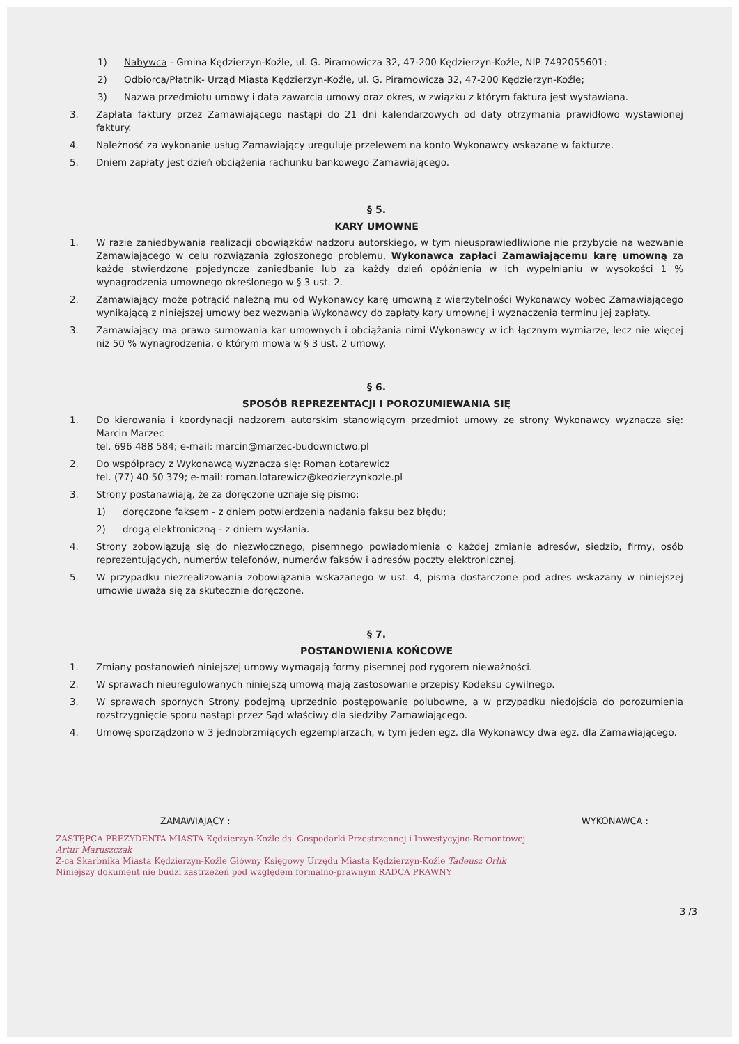1) Nabywca - Gmina Kędzierzyn-Koźle, ul. G. Piramowicza 32, 47-200 Kędzierzyn-Koźle, NIP 7492055601;
2) Odbiorca/Płatnik- Urząd Miasta Kędzierzyn-Koźle, ul. G. Piramowicza 32, 47-200 Kędzierzyn-Koźle;
3) Nazwa przedmiotu umowy i data zawarcia umowy oraz okres, w związku z którym faktura jest wystawiana.
3. Zapłata faktury przez Zamawiającego nastąpi do 21 dni kalendarzowych od daty otrzymania prawidłowo wystawionej faktury.
4. Należność za wykonanie usług Zamawiający ureguluje przelewem na konto Wykonawcy wskazane w fakturze.
5. Dniem zapłaty jest dzień obciążenia rachunku bankowego Zamawiającego.
§ 5.
KARY UMOWNE
1. W razie zaniedbywania realizacji obowiązków nadzoru autorskiego, w tym nieusprawiedliwione nie przybycie na wezwanie Zamawiającego w celu rozwiązania zgłoszonego problemu, Wykonawca zapłaci Zamawiającemu karę umowną za każde stwierdzone pojedyncze zaniedbanie lub za każdy dzień opóźnienia w ich wypełnianiu w wysokości 1 % wynagrodzenia umownego określonego w § 3 ust. 2.
2. Zamawiający może potrącić należną mu od Wykonawcy karę umowną z wierzytelności Wykonawcy wobec Zamawiającego wynikającą z niniejszej umowy bez wezwania Wykonawcy do zapłaty kary umownej i wyznaczenia terminu jej zapłaty.
3. Zamawiający ma prawo sumowania kar umownych i obciążania nimi Wykonawcy w ich łącznym wymiarze, lecz nie więcej niż 50 % wynagrodzenia, o którym mowa w § 3 ust. 2 umowy.
§ 6.
SPOSÓB REPREZENTACJI I POROZUMIEWANIA SIĘ
1. Do kierowania i koordynacji nadzorem autorskim stanowiącym przedmiot umowy ze strony Wykonawcy wyznacza się: Marcin Marzec
tel. 696 488 584; e-mail: marcin@marzec-budownictwo.pl
2. Do współpracy z Wykonawcą wyznacza się: Roman Łotarewicz
tel. (77) 40 50 379; e-mail: roman.lotarewicz@kedzierzynkozle.pl
3. Strony postanawiają, że za doręczone uznaje się pismo:
1) doręczone faksem - z dniem potwierdzenia nadania faksu bez błędu;
2) drogą elektroniczną - z dniem wysłania.
4. Strony zobowiązują się do niezwłocznego, pisemnego powiadomienia o każdej zmianie adresów, siedzib, firmy, osób reprezentujących, numerów telefonów, numerów faksów i adresów poczty elektronicznej.
5. W przypadku niezrealizowania zobowiązania wskazanego w ust. 4, pisma dostarczone pod adres wskazany w niniejszej umowie uważa się za skutecznie doręczone.
§ 7.
POSTANOWIENIA KOŃCOWE
1. Zmiany postanowień niniejszej umowy wymagają formy pisemnej pod rygorem nieważności.
2. W sprawach nieuregulowanych niniejszą umową mają zastosowanie przepisy Kodeksu cywilnego.
3. W sprawach spornych Strony podejmą uprzednio postępowanie polubowne, a w przypadku niedojścia do porozumienia rozstrzygnięcie sporu nastąpi przez Sąd właściwy dla siedziby Zamawiającego.
4. Umowę sporządzono w 3 jednobrzmiących egzemplarzach, w tym jeden egz. dla Wykonawcy dwa egz. dla Zamawiającego.
ZAMAWIAJĄCY : WYKONAWCA :
ZASTĘPCA PREZYDENTA MIASTA Kędzierzyn-Koźle ds. Gospodarki Przestrzennej i Inwestycyjno-Remontowej
Artur Maruszczak
Z-ca Skarbnika Miasta Kędzierzyn-Koźle Główny Księgowy Urzędu Miasta Kędzierzyn-Koźle Tadeusz Orlik
Niniejszy dokument nie budzi zastrzeżeń pod względem formalno-prawnym RADCA PRAWNY
3 /3